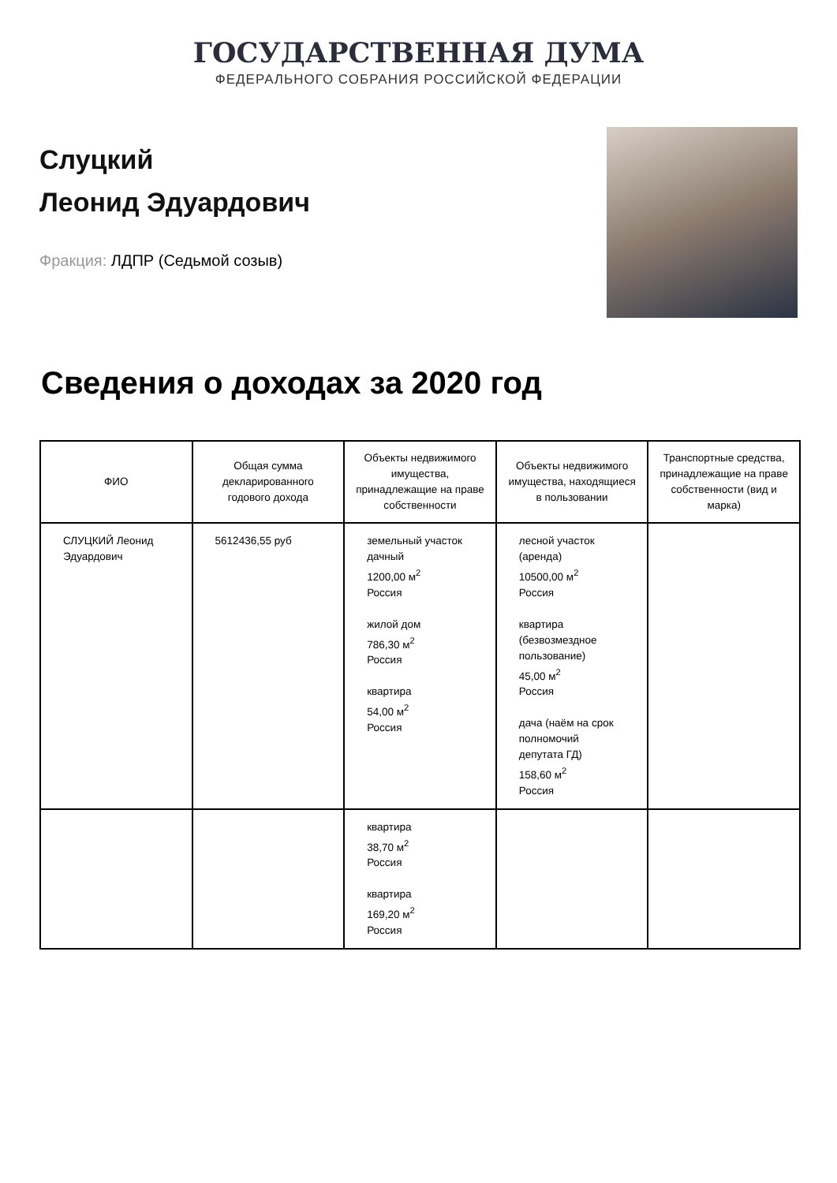ГОСУДАРСТВЕННАЯ ДУМА
ФЕДЕРАЛЬНОГО СОБРАНИЯ РОССИЙСКОЙ ФЕДЕРАЦИИ
Слуцкий
Леонид Эдуардович
Фракция: ЛДПР (Седьмой созыв)
Сведения о доходах за 2020 год
| ФИО | Общая сумма декларированного годового дохода | Объекты недвижимого имущества, принадлежащие на праве собственности | Объекты недвижимого имущества, находящиеся в пользовании | Транспортные средства, принадлежащие на праве собственности (вид и марка) |
| --- | --- | --- | --- | --- |
| СЛУЦКИЙ Леонид Эдуардович | 5612436,55 руб | земельный участок дачный 1200,00 м<sup>2</sup> Россия жилой дом 786,30 м<sup>2</sup> Россия квартира 54,00 м<sup>2</sup> Россия | лесной участок (аренда) 10500,00 м<sup>2</sup> Россия квартира (безвозмездное пользование) 45,00 м<sup>2</sup> Россия дача (наём на срок полномочий депутата ГД) 158,60 м<sup>2</sup> Россия | |
| | | квартира 38,70 м<sup>2</sup> Россия квартира 169,20 м<sup>2</sup> Россия | | |